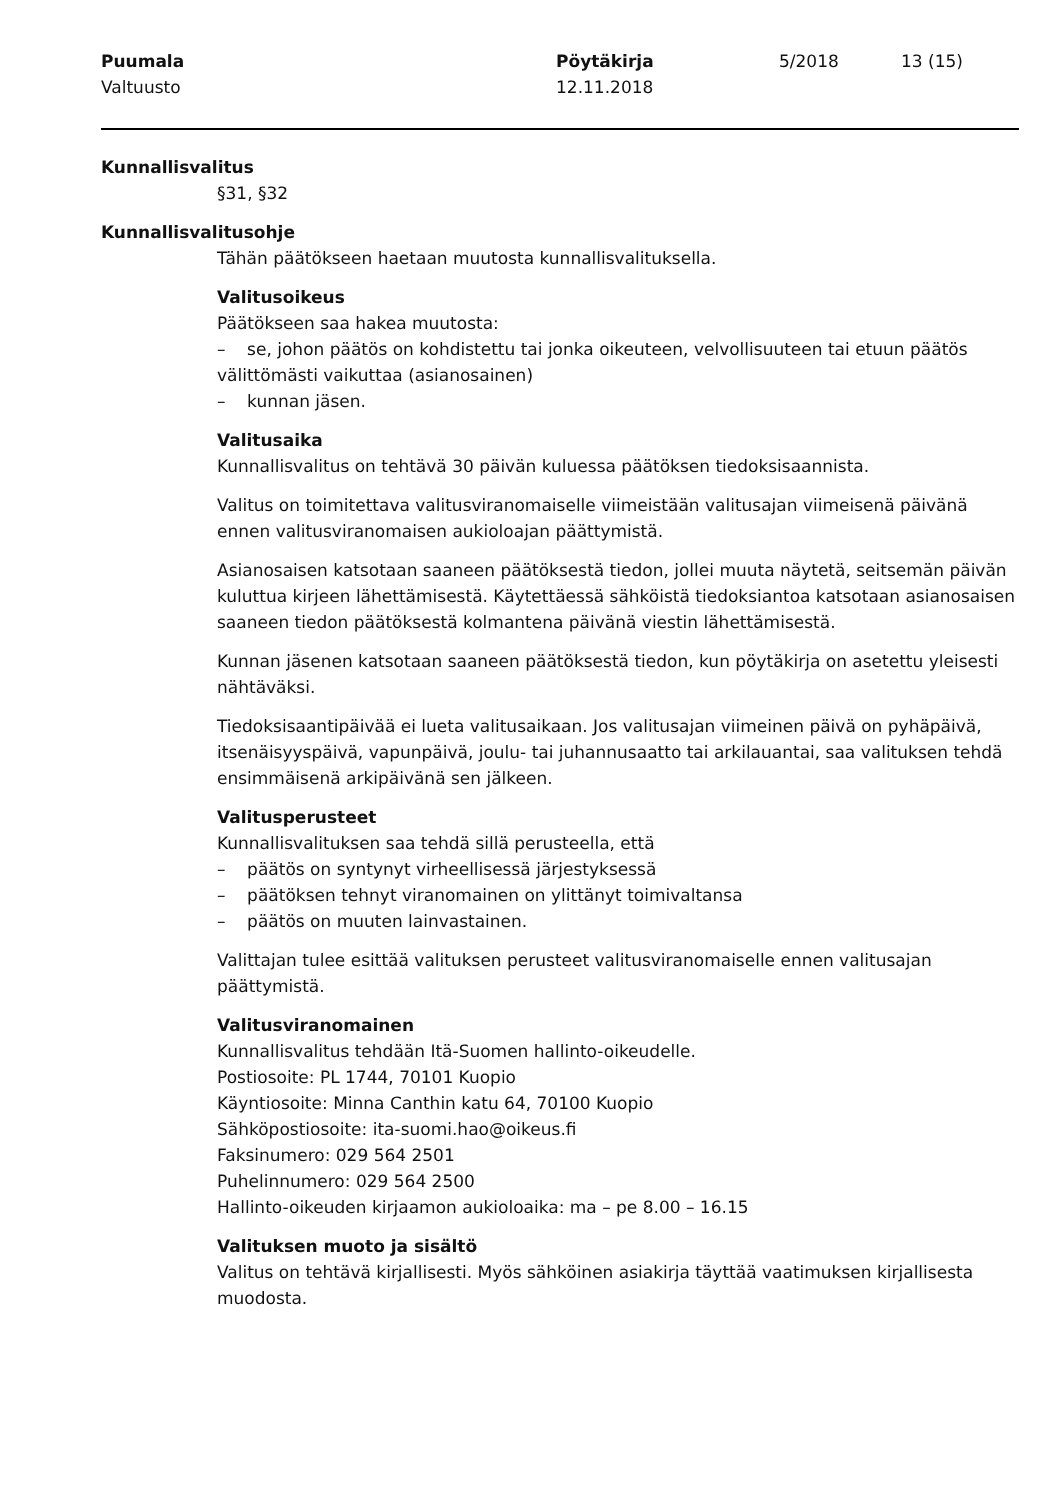Puumala
Valtuusto
Pöytäkirja
12.11.2018
5/2018 13 (15)
Kunnallisvalitus
§31, §32
Kunnallisvalitusohje
Tähän päätökseen haetaan muutosta kunnallisvalituksella.
Valitusoikeus
Päätökseen saa hakea muutosta:
– se, johon päätös on kohdistettu tai jonka oikeuteen, velvollisuuteen tai etuun päätös välittömästi vaikuttaa (asianosainen)
– kunnan jäsen.
Valitusaika
Kunnallisvalitus on tehtävä 30 päivän kuluessa päätöksen tiedoksisaannista.
Valitus on toimitettava valitusviranomaiselle viimeistään valitusajan viimeisenä päivänä ennen valitusviranomaisen aukioloajan päättymistä.
Asianosaisen katsotaan saaneen päätöksestä tiedon, jollei muuta näytetä, seitsemän päivän kuluttua kirjeen lähettämisestä. Käytettäessä sähköistä tiedoksiantoa katsotaan asianosaisen saaneen tiedon päätöksestä kolmantena päivänä viestin lähettämisestä.
Kunnan jäsenen katsotaan saaneen päätöksestä tiedon, kun pöytäkirja on asetettu yleisesti nähtäväksi.
Tiedoksisaantipäivää ei lueta valitusaikaan. Jos valitusajan viimeinen päivä on pyhäpäivä, itsenäisyyspäivä, vapunpäivä, joulu- tai juhannusaatto tai arkilauantai, saa valituksen tehdä ensimmäisenä arkipäivänä sen jälkeen.
Valitusperusteet
Kunnallisvalituksen saa tehdä sillä perusteella, että
– päätös on syntynyt virheellisessä järjestyksessä
– päätöksen tehnyt viranomainen on ylittänyt toimivaltansa
– päätös on muuten lainvastainen.
Valittajan tulee esittää valituksen perusteet valitusviranomaiselle ennen valitusajan päättymistä.
Valitusviranomainen
Kunnallisvalitus tehdään Itä-Suomen hallinto-oikeudelle.
Postiosoite: PL 1744, 70101 Kuopio
Käyntiosoite: Minna Canthin katu 64, 70100 Kuopio
Sähköpostiosoite: ita-suomi.hao@oikeus.fi
Faksinumero: 029 564 2501
Puhelinnumero: 029 564 2500
Hallinto-oikeuden kirjaamon aukioloaika: ma – pe 8.00 – 16.15
Valituksen muoto ja sisältö
Valitus on tehtävä kirjallisesti. Myös sähköinen asiakirja täyttää vaatimuksen kirjallisesta muodosta.